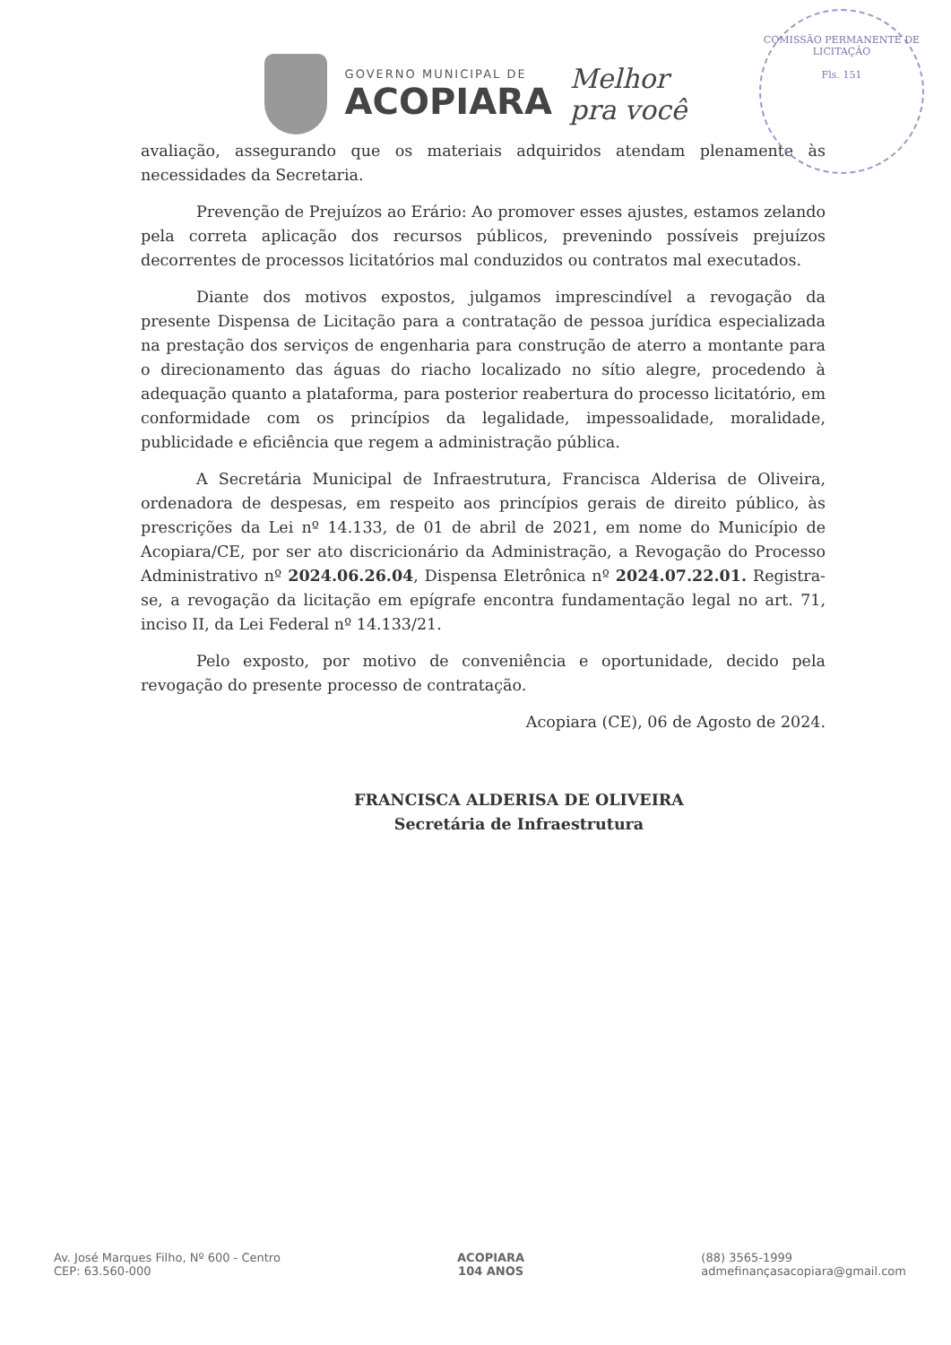COMISSÃO PERMANENTE DE LICITAÇÃO
Fls. 151
GOVERNO MUNICIPAL DE
ACOPIARA
Melhor
pra você
avaliação, assegurando que os materiais adquiridos atendam plenamente às necessidades da Secretaria.
Prevenção de Prejuízos ao Erário: Ao promover esses ajustes, estamos zelando pela correta aplicação dos recursos públicos, prevenindo possíveis prejuízos decorrentes de processos licitatórios mal conduzidos ou contratos mal executados.
Diante dos motivos expostos, julgamos imprescindível a revogação da presente Dispensa de Licitação para a contratação de pessoa jurídica especializada na prestação dos serviços de engenharia para construção de aterro a montante para o direcionamento das águas do riacho localizado no sítio alegre, procedendo à adequação quanto a plataforma, para posterior reabertura do processo licitatório, em conformidade com os princípios da legalidade, impessoalidade, moralidade, publicidade e eficiência que regem a administração pública.
A Secretária Municipal de Infraestrutura, Francisca Alderisa de Oliveira, ordenadora de despesas, em respeito aos princípios gerais de direito público, às prescrições da Lei nº 14.133, de 01 de abril de 2021, em nome do Município de Acopiara/CE, por ser ato discricionário da Administração, a Revogação do Processo Administrativo nº 2024.06.26.04, Dispensa Eletrônica nº 2024.07.22.01. Registra-se, a revogação da licitação em epígrafe encontra fundamentação legal no art. 71, inciso II, da Lei Federal nº 14.133/21.
Pelo exposto, por motivo de conveniência e oportunidade, decido pela revogação do presente processo de contratação.
Acopiara (CE), 06 de Agosto de 2024.
FRANCISCA ALDERISA DE OLIVEIRA
Secretária de Infraestrutura
Av. José Marques Filho, Nº 600 - Centro
CEP: 63.560-000
ACOPIARA
104 ANOS
(88) 3565-1999
admefinançasacopiara@gmail.com